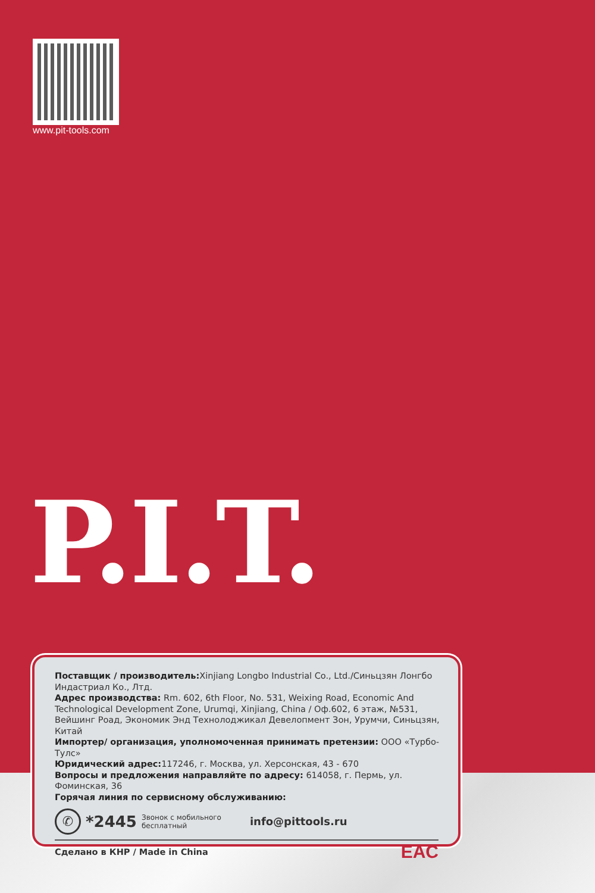www.pit-tools.com
P.I.T.
Поставщик / производитель: Xinjiang Longbo Industrial Co., Ltd./Синьцзян Лонгбо Индастриал Ко., Лтд.
Адрес производства: Rm. 602, 6th Floor, No. 531, Weixing Road, Economic And Technological Development Zone, Urumqi, Xinjiang, China / Оф.602, 6 этаж, №531, Вейшинг Роад, Экономик Энд Технолоджикал Девелопмент Зон, Урумчи, Синьцзян, Китай
Импортер/ организация, уполномоченная принимать претензии: ООО «Турбо-Тулс»
Юридический адрес: 117246, г. Москва, ул. Херсонская, 43 - 670
Вопросы и предложения направляйте по адресу: 614058, г. Пермь, ул. Фоминская, 36
Горячая линия по сервисному обслуживанию:
✆ *2445 Звонок с мобильного
бесплатный info@pittools.ru
Сделано в КНР / Made in China EAC